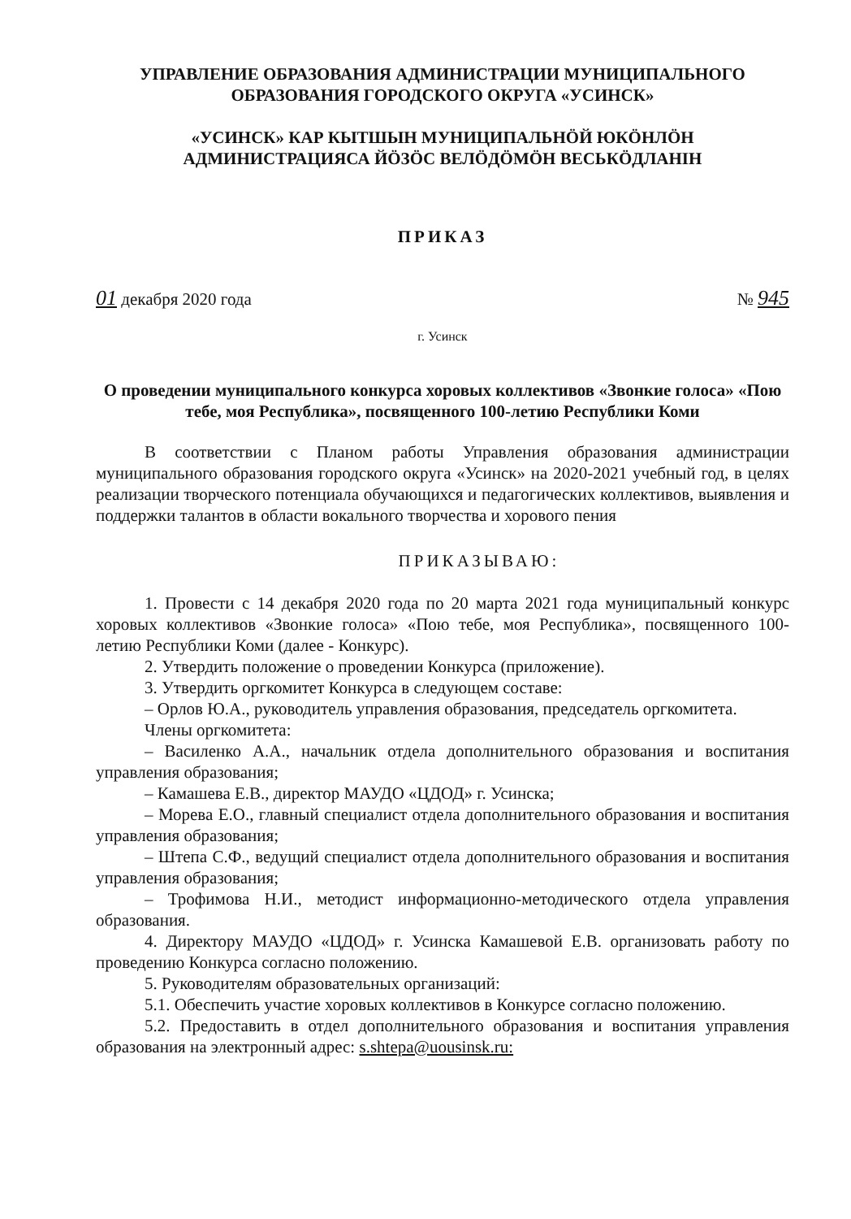УПРАВЛЕНИЕ ОБРАЗОВАНИЯ АДМИНИСТРАЦИИ МУНИЦИПАЛЬНОГО
ОБРАЗОВАНИЯ ГОРОДСКОГО ОКРУГА «УСИНСК»
«УСИНСК» КАР КЫТШЫН МУНИЦИПАЛЬНÖЙ ЮКÖНЛÖН
АДМИНИСТРАЦИЯСА ЙÖЗÖС ВЕЛÖДÖМÖН ВЕСЬКÖДЛАНIН
ПРИКАЗ
01 декабря 2020 года № 945
г. Усинск
О проведении муниципального конкурса хоровых коллективов «Звонкие голоса» «Пою тебе, моя Республика», посвященного 100-летию Республики Коми
В соответствии с Планом работы Управления образования администрации муниципального образования городского округа «Усинск» на 2020-2021 учебный год, в целях реализации творческого потенциала обучающихся и педагогических коллективов, выявления и поддержки талантов в области вокального творчества и хорового пения
ПРИКАЗЫВАЮ:
1. Провести с 14 декабря 2020 года по 20 марта 2021 года муниципальный конкурс хоровых коллективов «Звонкие голоса» «Пою тебе, моя Республика», посвященного 100-летию Республики Коми (далее - Конкурс).
2. Утвердить положение о проведении Конкурса (приложение).
3. Утвердить оргкомитет Конкурса в следующем составе:
– Орлов Ю.А., руководитель управления образования, председатель оргкомитета.
Члены оргкомитета:
– Василенко А.А., начальник отдела дополнительного образования и воспитания управления образования;
– Камашева Е.В., директор МАУДО «ЦДОД» г. Усинска;
– Морева Е.О., главный специалист отдела дополнительного образования и воспитания управления образования;
– Штепа С.Ф., ведущий специалист отдела дополнительного образования и воспитания управления образования;
– Трофимова Н.И., методист информационно-методического отдела управления образования.
4. Директору МАУДО «ЦДОД» г. Усинска Камашевой Е.В. организовать работу по проведению Конкурса согласно положению.
5. Руководителям образовательных организаций:
5.1. Обеспечить участие хоровых коллективов в Конкурсе согласно положению.
5.2. Предоставить в отдел дополнительного образования и воспитания управления образования на электронный адрес: s.shtepa@uousinsk.ru: